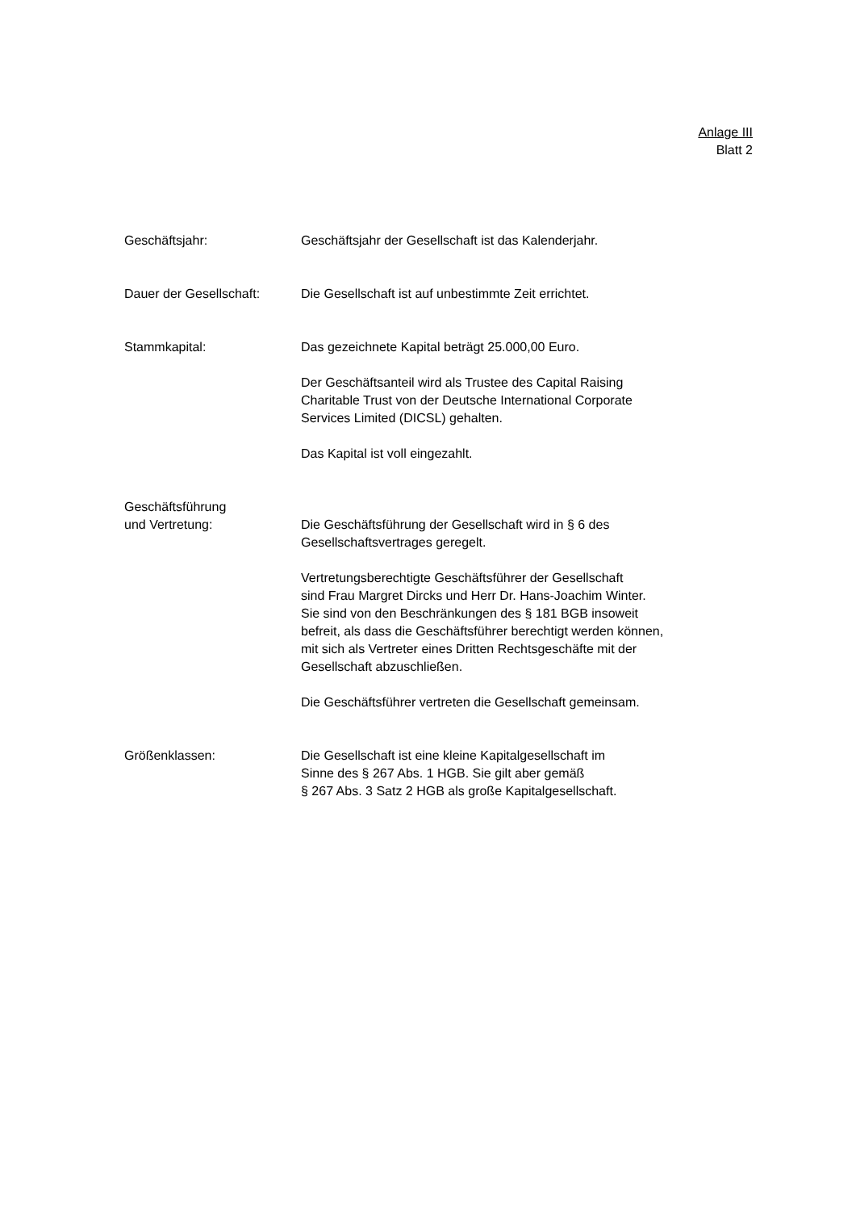Anlage III
Blatt 2
Geschäftsjahr: Geschäftsjahr der Gesellschaft ist das Kalenderjahr.
Dauer der Gesellschaft:
Die Gesellschaft ist auf unbestimmte Zeit errichtet.
Stammkapital: Das gezeichnete Kapital beträgt 25.000,00 Euro.
Der Geschäftsanteil wird als Trustee des Capital Raising
Charitable Trust von der Deutsche International Corporate
Services Limited (DICSL) gehalten.
Das Kapital ist voll eingezahlt.
Geschäftsführung
und Vertretung:
Die Geschäftsführung der Gesellschaft wird in § 6 des
Gesellschaftsvertrages geregelt.
Vertretungsberechtigte Geschäftsführer der Gesellschaft
sind Frau Margret Dircks und Herr Dr. Hans-Joachim Winter.
Sie sind von den Beschränkungen des § 181 BGB insoweit
befreit, als dass die Geschäftsführer berechtigt werden können,
mit sich als Vertreter eines Dritten Rechtsgeschäfte mit der
Gesellschaft abzuschließen.
Die Geschäftsführer vertreten die Gesellschaft gemeinsam.
Größenklassen: Die Gesellschaft ist eine kleine Kapitalgesellschaft im
Sinne des § 267 Abs. 1 HGB. Sie gilt aber gemäß
§ 267 Abs. 3 Satz 2 HGB als große Kapitalgesellschaft.